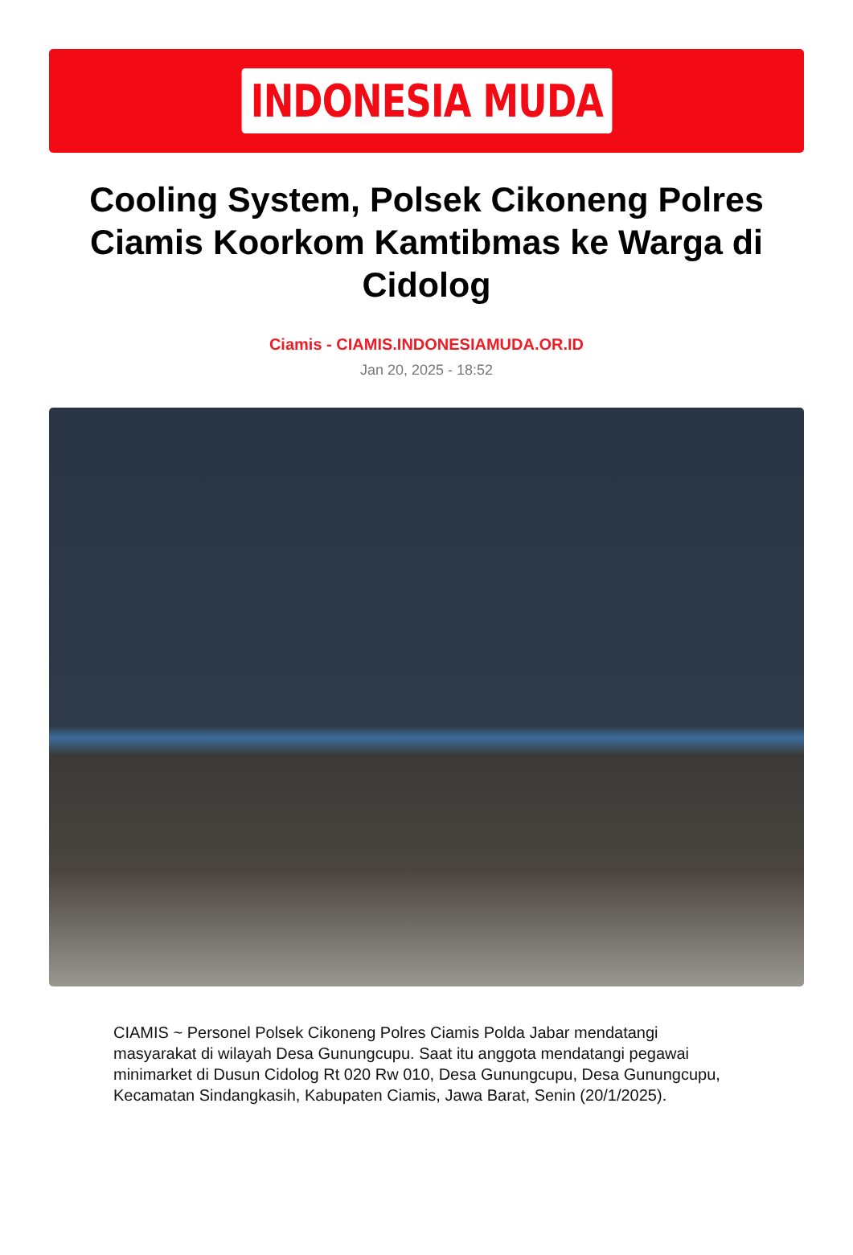INDONESIA MUDA
Cooling System, Polsek Cikoneng Polres Ciamis Koorkom Kamtibmas ke Warga di Cidolog
Ciamis - CIAMIS.INDONESIAMUDA.OR.ID
Jan 20, 2025 - 18:52
CIAMIS ~ Personel Polsek Cikoneng Polres Ciamis Polda Jabar mendatangi masyarakat di wilayah Desa Gunungcupu. Saat itu anggota mendatangi pegawai minimarket di Dusun Cidolog Rt 020 Rw 010, Desa Gunungcupu, Desa Gunungcupu, Kecamatan Sindangkasih, Kabupaten Ciamis, Jawa Barat, Senin (20/1/2025).